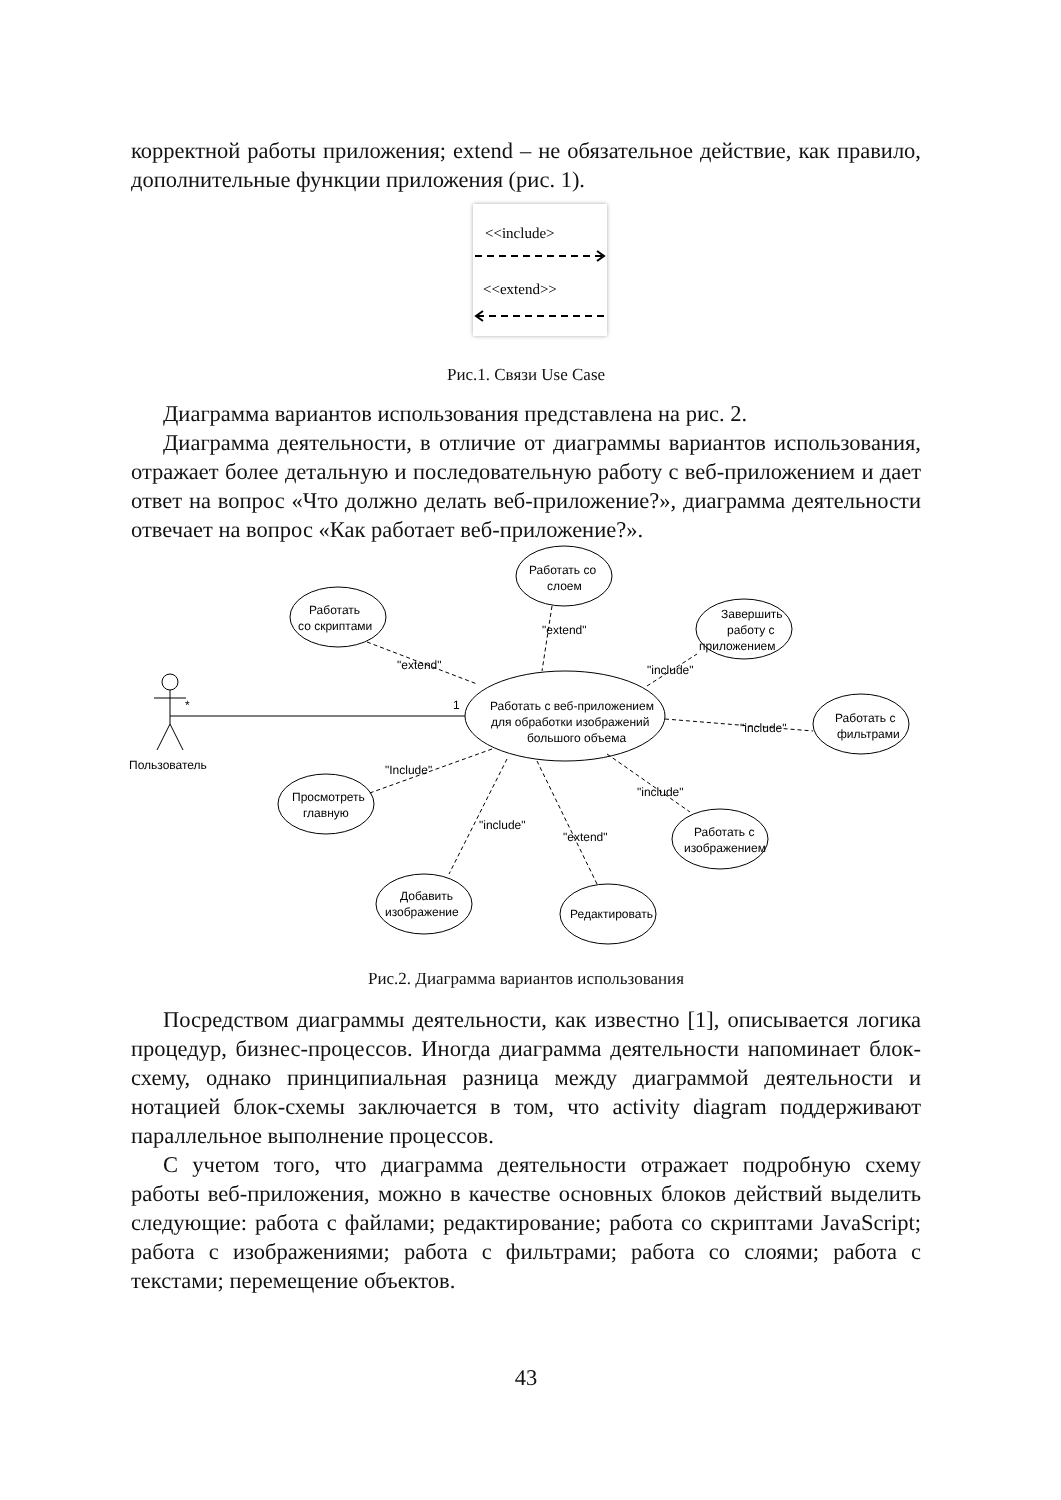корректной работы приложения; extend – не обязательное действие, как правило, дополнительные функции приложения (рис. 1).
<<include>
<<extend>>
Рис.1. Связи Use Case
Диаграмма вариантов использования представлена на рис. 2.
Диаграмма деятельности, в отличие от диаграммы вариантов использования, отражает более детальную и последовательную работу с веб-приложением и дает ответ на вопрос «Что должно делать веб-приложение?», диаграмма деятельности отвечает на вопрос «Как работает веб-приложение?».
Работать со
слоем
Работать
со скриптами
Завершить
работу с
приложением
Работать с
фильтрами
Работать с веб-приложением
для обработки изображений
большого объема
Просмотреть
главную
Работать с
изображением
Добавить
изображение
Редактировать
Пользователь
*
1
"extend"
"extend"
"include"
"include"
"Include"
"include"
"include"
"extend"
Рис.2. Диаграмма вариантов использования
Посредством диаграммы деятельности, как известно [1], описывается логика процедур, бизнес-процессов. Иногда диаграмма деятельности напоминает блок-схему, однако принципиальная разница между диаграммой деятельности и нотацией блок-схемы заключается в том, что activity diagram поддерживают параллельное выполнение процессов.
С учетом того, что диаграмма деятельности отражает подробную схему работы веб-приложения, можно в качестве основных блоков действий выделить следующие: работа с файлами; редактирование; работа со скриптами JavaScript; работа с изображениями; работа с фильтрами; работа со слоями; работа с текстами; перемещение объектов.
43